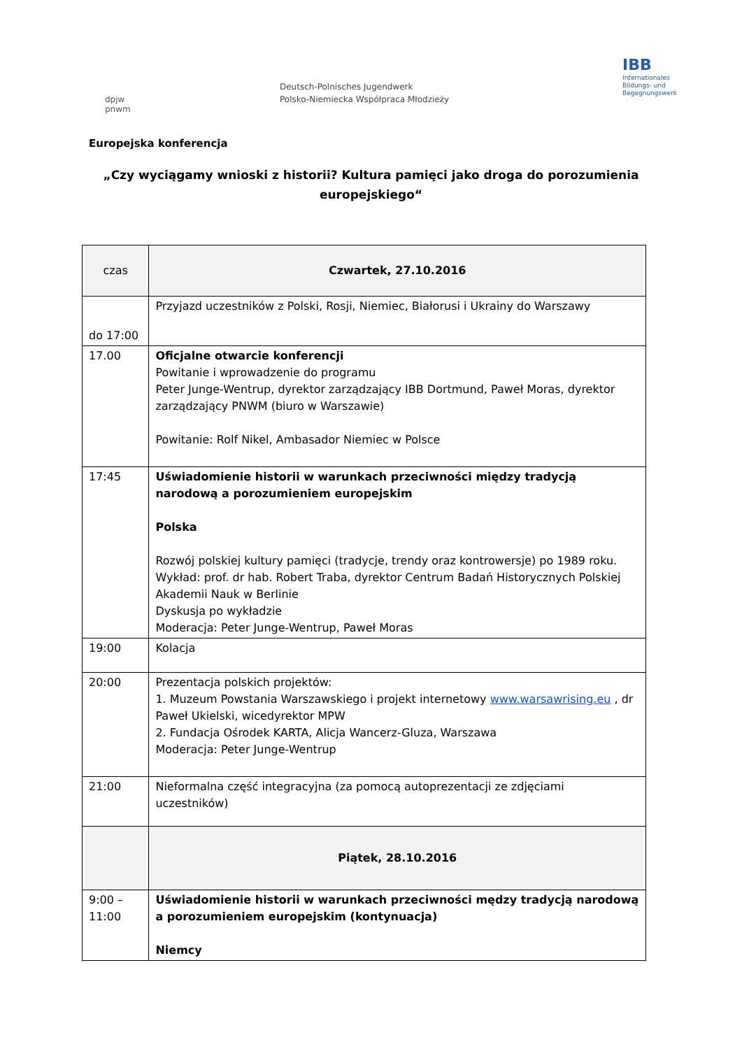dpjw
pnwm
Deutsch-Polnisches Jugendwerk
Polsko-Niemiecka Współpraca Młodzieży
IBB
Internationales
Bildungs- und
Begegnungswerk
Europejska konferencja
„Czy wyciągamy wnioski z historii? Kultura pamięci jako droga do porozumienia europejskiego“
| czas | Czwartek, 27.10.2016 |
| do 17:00 | Przyjazd uczestników z Polski, Rosji, Niemiec, Białorusi i Ukrainy do Warszawy |
| 17.00 | Oficjalne otwarcie konferencji Powitanie i wprowadzenie do programu Peter Junge-Wentrup, dyrektor zarządzający IBB Dortmund, Paweł Moras, dyrektor zarządzający PNWM (biuro w Warszawie) Powitanie: Rolf Nikel, Ambasador Niemiec w Polsce |
| 17:45 | Uświadomienie historii w warunkach przeciwności między tradycją narodową a porozumieniem europejskim Polska Rozwój polskiej kultury pamięci (tradycje, trendy oraz kontrowersje) po 1989 roku. Wykład: prof. dr hab. Robert Traba, dyrektor Centrum Badań Historycznych Polskiej Akademii Nauk w Berlinie Dyskusja po wykładzie Moderacja: Peter Junge-Wentrup, Paweł Moras |
| 19:00 | Kolacja |
| 20:00 | Prezentacja polskich projektów: 1. Muzeum Powstania Warszawskiego i projekt internetowy www.warsawrising.eu , dr Paweł Ukielski, wicedyrektor MPW 2. Fundacja Ośrodek KARTA, Alicja Wancerz-Gluza, Warszawa Moderacja: Peter Junge-Wentrup |
| 21:00 | Nieformalna część integracyjna (za pomocą autoprezentacji ze zdjęciami uczestników) |
| | Piątek, 28.10.2016 |
| 9:00 – 11:00 | Uświadomienie historii w warunkach przeciwności mędzy tradycją narodową a porozumieniem europejskim (kontynuacja) Niemcy |